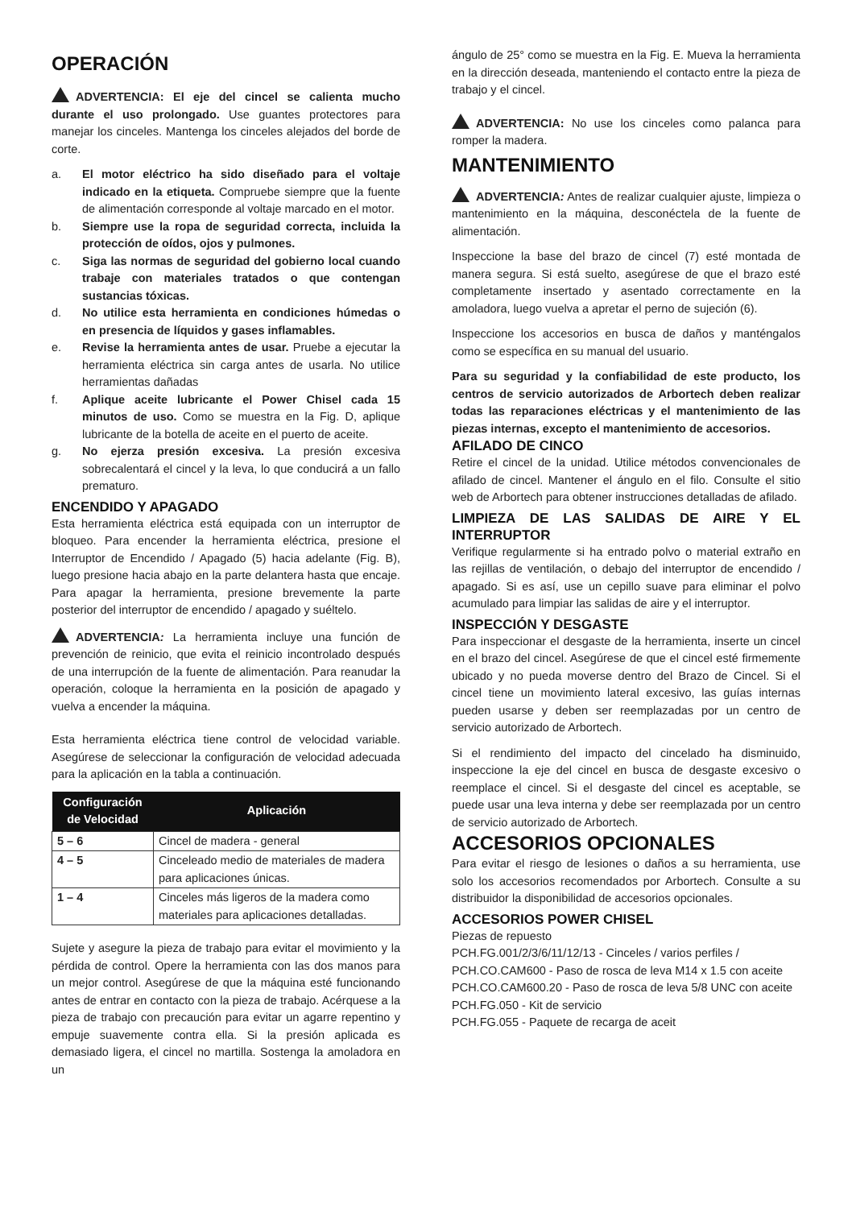OPERACIÓN
ADVERTENCIA: El eje del cincel se calienta mucho durante el uso prolongado. Use guantes protectores para manejar los cinceles. Mantenga los cinceles alejados del borde de corte.
a. El motor eléctrico ha sido diseñado para el voltaje indicado en la etiqueta. Compruebe siempre que la fuente de alimentación corresponde al voltaje marcado en el motor.
b. Siempre use la ropa de seguridad correcta, incluida la protección de oídos, ojos y pulmones.
c. Siga las normas de seguridad del gobierno local cuando trabaje con materiales tratados o que contengan sustancias tóxicas.
d. No utilice esta herramienta en condiciones húmedas o en presencia de líquidos y gases inflamables.
e. Revise la herramienta antes de usar. Pruebe a ejecutar la herramienta eléctrica sin carga antes de usarla. No utilice herramientas dañadas
f. Aplique aceite lubricante el Power Chisel cada 15 minutos de uso. Como se muestra en la Fig. D, aplique lubricante de la botella de aceite en el puerto de aceite.
g. No ejerza presión excesiva. La presión excesiva sobrecalentará el cincel y la leva, lo que conducirá a un fallo prematuro.
ENCENDIDO Y APAGADO
Esta herramienta eléctrica está equipada con un interruptor de bloqueo. Para encender la herramienta eléctrica, presione el Interruptor de Encendido / Apagado (5) hacia adelante (Fig. B), luego presione hacia abajo en la parte delantera hasta que encaje. Para apagar la herramienta, presione brevemente la parte posterior del interruptor de encendido / apagado y suéltelo.
ADVERTENCIA: La herramienta incluye una función de prevención de reinicio, que evita el reinicio incontrolado después de una interrupción de la fuente de alimentación. Para reanudar la operación, coloque la herramienta en la posición de apagado y vuelva a encender la máquina.
Esta herramienta eléctrica tiene control de velocidad variable. Asegúrese de seleccionar la configuración de velocidad adecuada para la aplicación en la tabla a continuación.
| Configuración de Velocidad | Aplicación |
| --- | --- |
| 5 – 6 | Cincel de madera - general |
| 4 – 5 | Cinceleado medio de materiales de madera para aplicaciones únicas. |
| 1 – 4 | Cinceles más ligeros de la madera como materiales para aplicaciones detalladas. |
Sujete y asegure la pieza de trabajo para evitar el movimiento y la pérdida de control. Opere la herramienta con las dos manos para un mejor control. Asegúrese de que la máquina esté funcionando antes de entrar en contacto con la pieza de trabajo. Acérquese a la pieza de trabajo con precaución para evitar un agarre repentino y empuje suavemente contra ella. Si la presión aplicada es demasiado ligera, el cincel no martilla. Sostenga la amoladora en un
ángulo de 25° como se muestra en la Fig. E. Mueva la herramienta en la dirección deseada, manteniendo el contacto entre la pieza de trabajo y el cincel.
ADVERTENCIA: No use los cinceles como palanca para romper la madera.
MANTENIMIENTO
ADVERTENCIA: Antes de realizar cualquier ajuste, limpieza o mantenimiento en la máquina, desconéctela de la fuente de alimentación.
Inspeccione la base del brazo de cincel (7) esté montada de manera segura. Si está suelto, asegúrese de que el brazo esté completamente insertado y asentado correctamente en la amoladora, luego vuelva a apretar el perno de sujeción (6).
Inspeccione los accesorios en busca de daños y manténgalos como se específica en su manual del usuario.
Para su seguridad y la confiabilidad de este producto, los centros de servicio autorizados de Arbortech deben realizar todas las reparaciones eléctricas y el mantenimiento de las piezas internas, excepto el mantenimiento de accesorios.
AFILADO DE CINCO
Retire el cincel de la unidad. Utilice métodos convencionales de afilado de cincel. Mantener el ángulo en el filo. Consulte el sitio web de Arbortech para obtener instrucciones detalladas de afilado.
LIMPIEZA DE LAS SALIDAS DE AIRE Y EL INTERRUPTOR
Verifique regularmente si ha entrado polvo o material extraño en las rejillas de ventilación, o debajo del interruptor de encendido / apagado. Si es así, use un cepillo suave para eliminar el polvo acumulado para limpiar las salidas de aire y el interruptor.
INSPECCIÓN Y DESGASTE
Para inspeccionar el desgaste de la herramienta, inserte un cincel en el brazo del cincel. Asegúrese de que el cincel esté firmemente ubicado y no pueda moverse dentro del Brazo de Cincel. Si el cincel tiene un movimiento lateral excesivo, las guías internas pueden usarse y deben ser reemplazadas por un centro de servicio autorizado de Arbortech.
Si el rendimiento del impacto del cincelado ha disminuido, inspeccione la eje del cincel en busca de desgaste excesivo o reemplace el cincel. Si el desgaste del cincel es aceptable, se puede usar una leva interna y debe ser reemplazada por un centro de servicio autorizado de Arbortech.
ACCESORIOS OPCIONALES
Para evitar el riesgo de lesiones o daños a su herramienta, use solo los accesorios recomendados por Arbortech. Consulte a su distribuidor la disponibilidad de accesorios opcionales.
ACCESORIOS POWER CHISEL
Piezas de repuesto
PCH.FG.001/2/3/6/11/12/13 - Cinceles / varios perfiles /
PCH.CO.CAM600 - Paso de rosca de leva M14 x 1.5 con aceite
PCH.CO.CAM600.20 - Paso de rosca de leva 5/8 UNC con aceite
PCH.FG.050 - Kit de servicio
PCH.FG.055 - Paquete de recarga de aceit